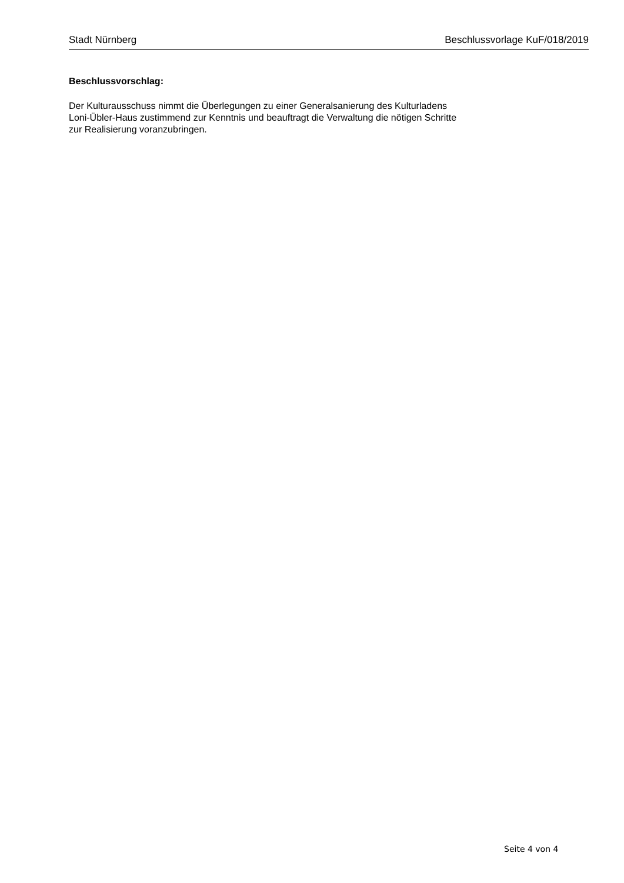Stadt Nürnberg Beschlussvorlage KuF/018/2019
Beschlussvorschlag:
Der Kulturausschuss nimmt die Überlegungen zu einer Generalsanierung des Kulturladens
Loni-Übler-Haus zustimmend zur Kenntnis und beauftragt die Verwaltung die nötigen Schritte
zur Realisierung voranzubringen.
Seite 4 von 4